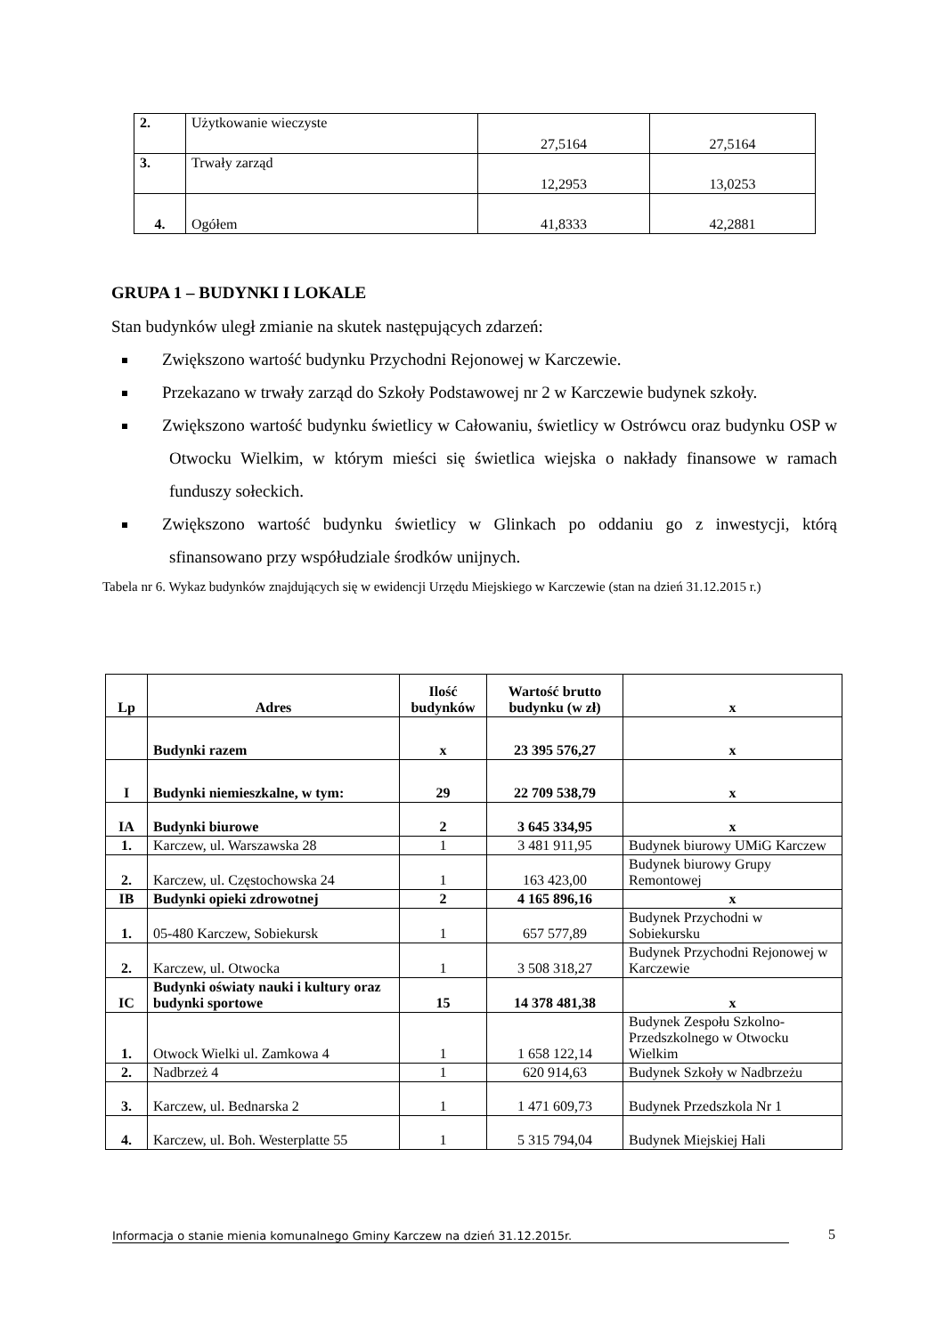| 2. | Użytkowanie wieczyste | 27,5164 | 27,5164 |
| 3. | Trwały zarząd | 12,2953 | 13,0253 |
| 4. | Ogółem | 41,8333 | 42,2881 |
GRUPA 1 – BUDYNKI I LOKALE
Stan budynków uległ zmianie na skutek następujących zdarzeń:
Zwiększono wartość budynku Przychodni Rejonowej w Karczewie.
Przekazano w trwały zarząd do Szkoły Podstawowej nr 2 w Karczewie budynek szkoły.
Zwiększono wartość budynku świetlicy w Całowaniu, świetlicy w Ostrówcu oraz budynku OSP w Otwocku Wielkim, w którym mieści się świetlica wiejska o nakłady finansowe w ramach funduszy sołeckich.
Zwiększono wartość budynku świetlicy w Glinkach po oddaniu go z inwestycji, którą sfinansowano przy współudziale środków unijnych.
Tabela nr 6. Wykaz budynków znajdujących się w ewidencji Urzędu Miejskiego w Karczewie (stan na dzień 31.12.2015 r.)
| Lp | Adres | Ilość budynków | Wartość brutto budynku (w zł) | x |
| --- | --- | --- | --- | --- |
| | Budynki razem | x | 23 395 576,27 | x |
| I | Budynki niemieszkalne, w tym: | 29 | 22 709 538,79 | x |
| IA | Budynki biurowe | 2 | 3 645 334,95 | x |
| 1. | Karczew, ul. Warszawska 28 | 1 | 3 481 911,95 | Budynek biurowy UMiG Karczew |
| 2. | Karczew, ul. Częstochowska 24 | 1 | 163 423,00 | Budynek biurowy Grupy Remontowej |
| IB | Budynki opieki zdrowotnej | 2 | 4 165 896,16 | x |
| 1. | 05-480 Karczew, Sobiekursk | 1 | 657 577,89 | Budynek Przychodni w Sobiekursku |
| 2. | Karczew, ul. Otwocka | 1 | 3 508 318,27 | Budynek Przychodni Rejonowej w Karczewie |
| IC | Budynki oświaty nauki i kultury oraz budynki sportowe | 15 | 14 378 481,38 | x |
| 1. | Otwock Wielki ul. Zamkowa 4 | 1 | 1 658 122,14 | Budynek Zespołu Szkolno-Przedszkolnego w Otwocku Wielkim |
| 2. | Nadbrzeż 4 | 1 | 620 914,63 | Budynek Szkoły w Nadbrzeżu |
| 3. | Karczew, ul. Bednarska 2 | 1 | 1 471 609,73 | Budynek Przedszkola Nr 1 |
| 4. | Karczew, ul. Boh. Westerplatte 55 | 1 | 5 315 794,04 | Budynek Miejskiej Hali |
Informacja o stanie mienia komunalnego Gminy Karczew na dzień 31.12.2015r. 5